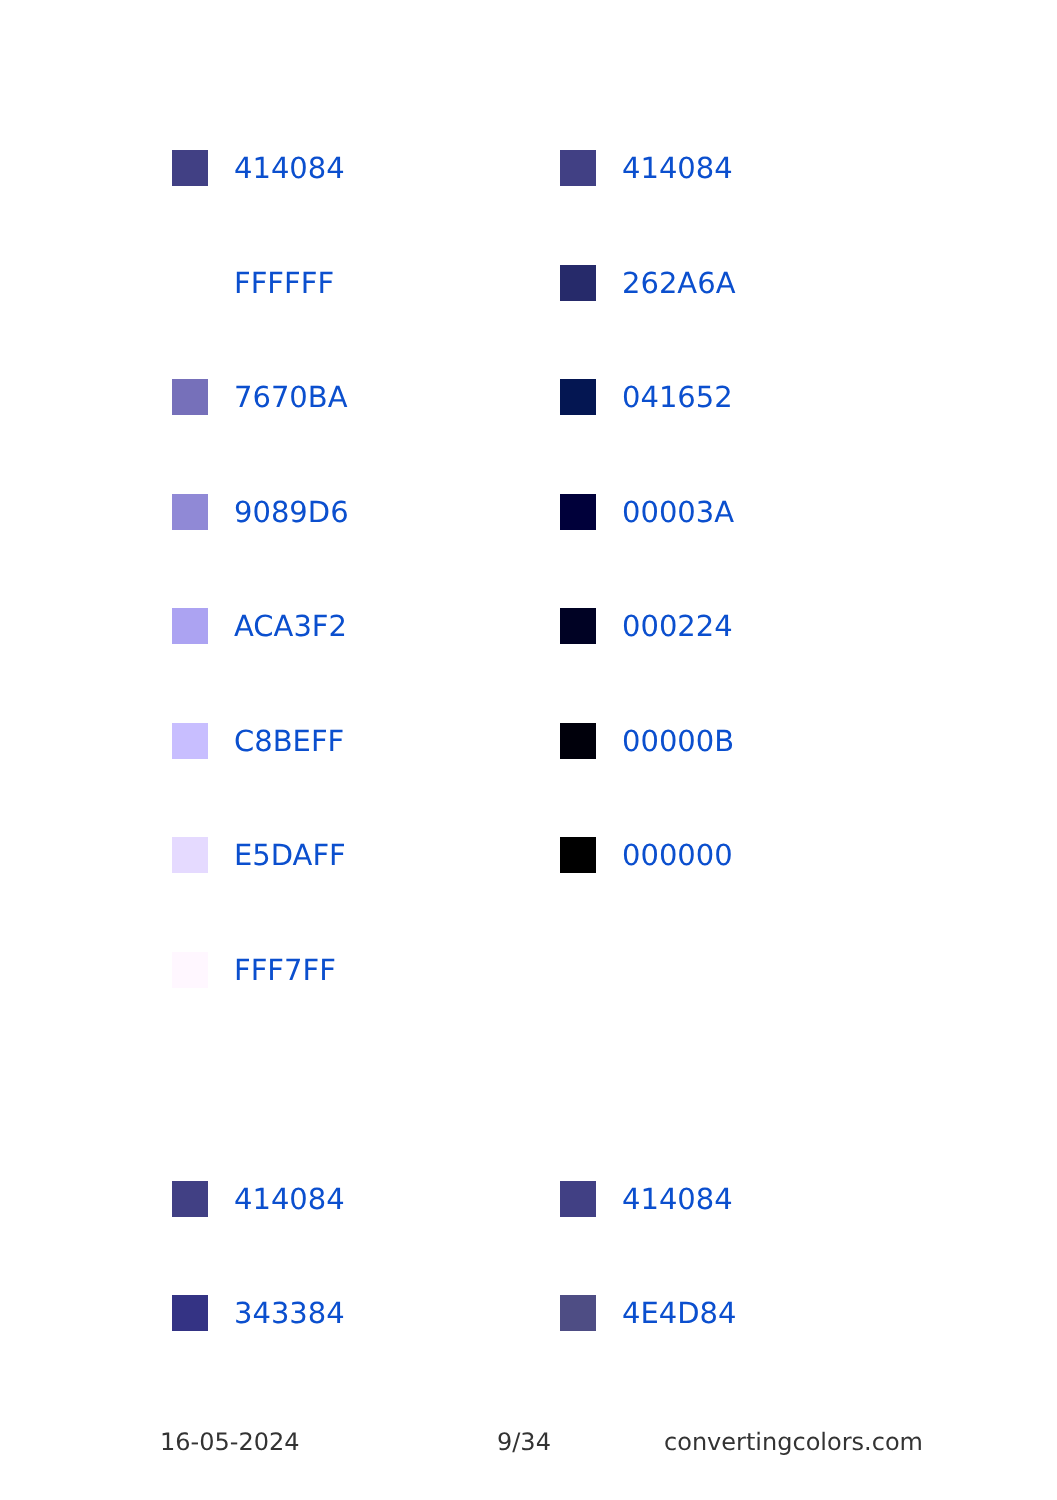414084 414084
FFFFFF 262A6A
7670BA 041652
9089D6 00003A
ACA3F2 000224
C8BEFF 00000B
E5DAFF 000000
FFF7FF
414084 414084
343384 4E4D84
16-05-2024 9/34 convertingcolors.com